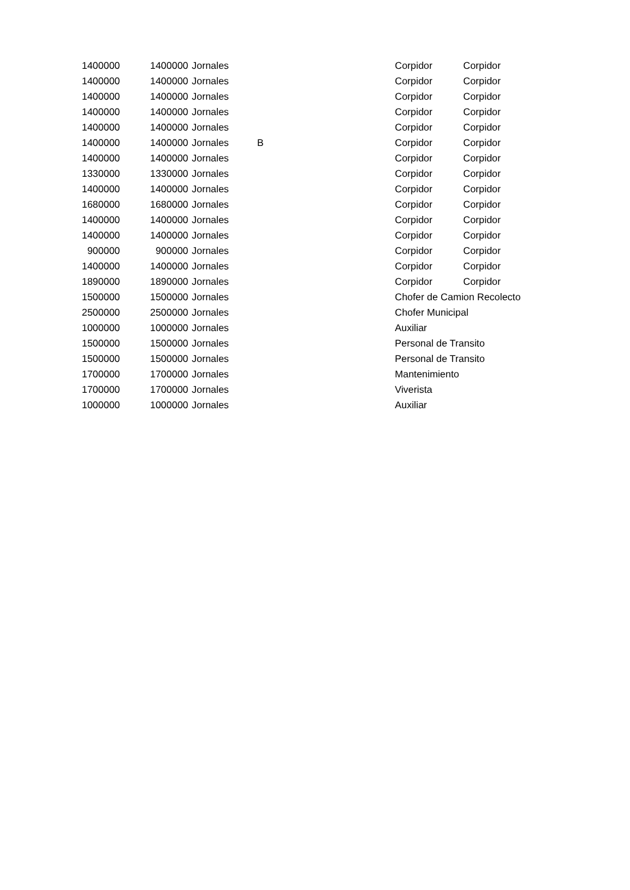| 1400000 | 1400000 | Jornales | | Corpidor | Corpidor |
| 1400000 | 1400000 | Jornales | | Corpidor | Corpidor |
| 1400000 | 1400000 | Jornales | | Corpidor | Corpidor |
| 1400000 | 1400000 | Jornales | | Corpidor | Corpidor |
| 1400000 | 1400000 | Jornales | | Corpidor | Corpidor |
| 1400000 | 1400000 | Jornales | B | Corpidor | Corpidor |
| 1400000 | 1400000 | Jornales | | Corpidor | Corpidor |
| 1330000 | 1330000 | Jornales | | Corpidor | Corpidor |
| 1400000 | 1400000 | Jornales | | Corpidor | Corpidor |
| 1680000 | 1680000 | Jornales | | Corpidor | Corpidor |
| 1400000 | 1400000 | Jornales | | Corpidor | Corpidor |
| 1400000 | 1400000 | Jornales | | Corpidor | Corpidor |
| 900000 | 900000 | Jornales | | Corpidor | Corpidor |
| 1400000 | 1400000 | Jornales | | Corpidor | Corpidor |
| 1890000 | 1890000 | Jornales | | Corpidor | Corpidor |
| 1500000 | 1500000 | Jornales | | Chofer de Camion Recolecto | |
| 2500000 | 2500000 | Jornales | | Chofer Municipal | |
| 1000000 | 1000000 | Jornales | | Auxiliar | |
| 1500000 | 1500000 | Jornales | | Personal de Transito | |
| 1500000 | 1500000 | Jornales | | Personal de Transito | |
| 1700000 | 1700000 | Jornales | | Mantenimiento | |
| 1700000 | 1700000 | Jornales | | Viverista | |
| 1000000 | 1000000 | Jornales | | Auxiliar | |